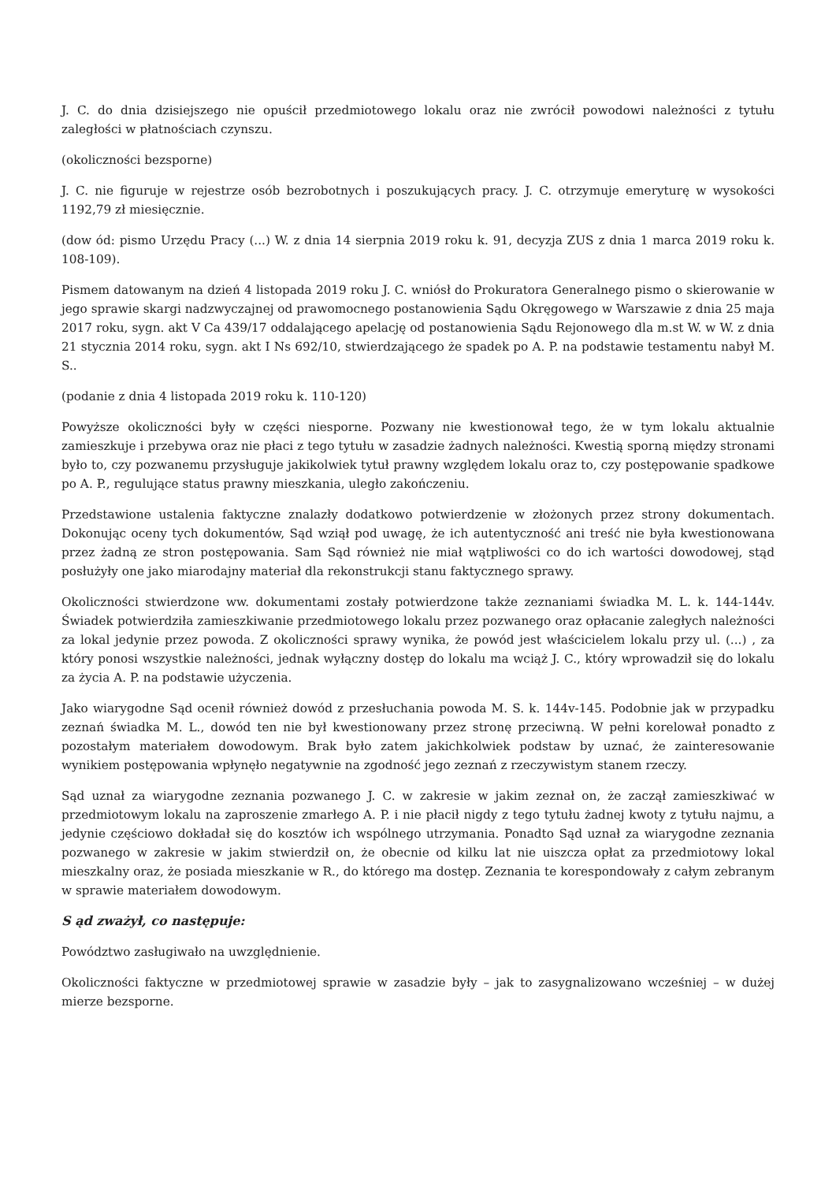J. C. do dnia dzisiejszego nie opuścił przedmiotowego lokalu oraz nie zwrócił powodowi należności z tytułu zaległości w płatnościach czynszu.
(okoliczności bezsporne)
J. C. nie figuruje w rejestrze osób bezrobotnych i poszukujących pracy. J. C. otrzymuje emeryturę w wysokości 1192,79 zł miesięcznie.
(dow ód: pismo Urzędu Pracy (...) W. z dnia 14 sierpnia 2019 roku k. 91, decyzja ZUS z dnia 1 marca 2019 roku k. 108-109).
Pismem datowanym na dzień 4 listopada 2019 roku J. C. wniósł do Prokuratora Generalnego pismo o skierowanie w jego sprawie skargi nadzwyczajnej od prawomocnego postanowienia Sądu Okręgowego w Warszawie z dnia 25 maja 2017 roku, sygn. akt V Ca 439/17 oddalającego apelację od postanowienia Sądu Rejonowego dla m.st W. w W. z dnia 21 stycznia 2014 roku, sygn. akt I Ns 692/10, stwierdzającego że spadek po A. P. na podstawie testamentu nabył M. S..
(podanie z dnia 4 listopada 2019 roku k. 110-120)
Powyższe okoliczności były w części niesporne. Pozwany nie kwestionował tego, że w tym lokalu aktualnie zamieszkuje i przebywa oraz nie płaci z tego tytułu w zasadzie żadnych należności. Kwestią sporną między stronami było to, czy pozwanemu przysługuje jakikolwiek tytuł prawny względem lokalu oraz to, czy postępowanie spadkowe po A. P., regulujące status prawny mieszkania, uległo zakończeniu.
Przedstawione ustalenia faktyczne znalazły dodatkowo potwierdzenie w złożonych przez strony dokumentach. Dokonując oceny tych dokumentów, Sąd wziął pod uwagę, że ich autentyczność ani treść nie była kwestionowana przez żadną ze stron postępowania. Sam Sąd również nie miał wątpliwości co do ich wartości dowodowej, stąd posłużyły one jako miarodajny materiał dla rekonstrukcji stanu faktycznego sprawy.
Okoliczności stwierdzone ww. dokumentami zostały potwierdzone także zeznaniami świadka M. L. k. 144-144v. Świadek potwierdziła zamieszkiwanie przedmiotowego lokalu przez pozwanego oraz opłacanie zaległych należności za lokal jedynie przez powoda. Z okoliczności sprawy wynika, że powód jest właścicielem lokalu przy ul. (...) , za który ponosi wszystkie należności, jednak wyłączny dostęp do lokalu ma wciąż J. C., który wprowadził się do lokalu za życia A. P. na podstawie użyczenia.
Jako wiarygodne Sąd ocenił również dowód z przesłuchania powoda M. S. k. 144v-145. Podobnie jak w przypadku zeznań świadka M. L., dowód ten nie był kwestionowany przez stronę przeciwną. W pełni korelował ponadto z pozostałym materiałem dowodowym. Brak było zatem jakichkolwiek podstaw by uznać, że zainteresowanie wynikiem postępowania wpłynęło negatywnie na zgodność jego zeznań z rzeczywistym stanem rzeczy.
Sąd uznał za wiarygodne zeznania pozwanego J. C. w zakresie w jakim zeznał on, że zaczął zamieszkiwać w przedmiotowym lokalu na zaproszenie zmarłego A. P. i nie płacił nigdy z tego tytułu żadnej kwoty z tytułu najmu, a jedynie częściowo dokładał się do kosztów ich wspólnego utrzymania. Ponadto Sąd uznał za wiarygodne zeznania pozwanego w zakresie w jakim stwierdził on, że obecnie od kilku lat nie uiszcza opłat za przedmiotowy lokal mieszkalny oraz, że posiada mieszkanie w R., do którego ma dostęp. Zeznania te korespondowały z całym zebranym w sprawie materiałem dowodowym.
S ąd zważył, co następuje:
Powództwo zasługiwało na uwzględnienie.
Okoliczności faktyczne w przedmiotowej sprawie w zasadzie były – jak to zasygnalizowano wcześniej – w dużej mierze bezsporne.